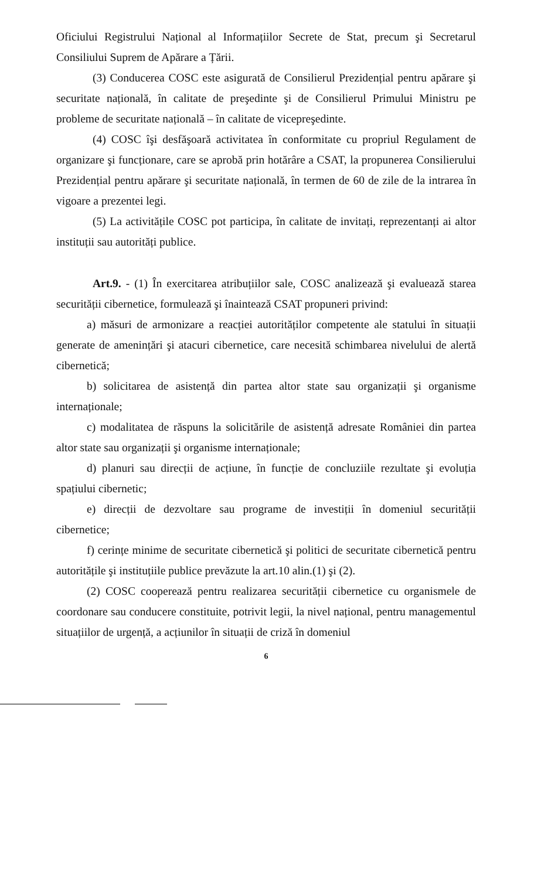Oficiului Registrului Național al Informațiilor Secrete de Stat, precum şi Secretarul Consiliului Suprem de Apărare a Țării.
(3) Conducerea COSC este asigurată de Consilierul Prezidențial pentru apărare şi securitate națională, în calitate de preşedinte şi de Consilierul Primului Ministru pe probleme de securitate națională – în calitate de vicepreşedinte.
(4) COSC îşi desfăşoară activitatea în conformitate cu propriul Regulament de organizare şi funcționare, care se aprobă prin hotărâre a CSAT, la propunerea Consilierului Prezidențial pentru apărare şi securitate națională, în termen de 60 de zile de la intrarea în vigoare a prezentei legi.
(5) La activitățile COSC pot participa, în calitate de invitați, reprezentanți ai altor instituții sau autorități publice.
Art.9. - (1) În exercitarea atribuțiilor sale, COSC analizează şi evaluează starea securității cibernetice, formulează şi înaintează CSAT propuneri privind:
a) măsuri de armonizare a reacției autorităților competente ale statului în situații generate de amenințări şi atacuri cibernetice, care necesită schimbarea nivelului de alertă cibernetică;
b) solicitarea de asistență din partea altor state sau organizații şi organisme internaționale;
c) modalitatea de răspuns la solicitările de asistență adresate României din partea altor state sau organizații şi organisme internaționale;
d) planuri sau direcții de acțiune, în funcție de concluziile rezultate şi evoluția spațiului cibernetic;
e) direcții de dezvoltare sau programe de investiții în domeniul securității cibernetice;
f) cerințe minime de securitate cibernetică şi politici de securitate cibernetică pentru autoritățile şi instituțiile publice prevăzute la art.10 alin.(1) şi (2).
(2) COSC cooperează pentru realizarea securității cibernetice cu organismele de coordonare sau conducere constituite, potrivit legii, la nivel național, pentru managementul situațiilor de urgență, a acțiunilor în situații de criză în domeniul
6